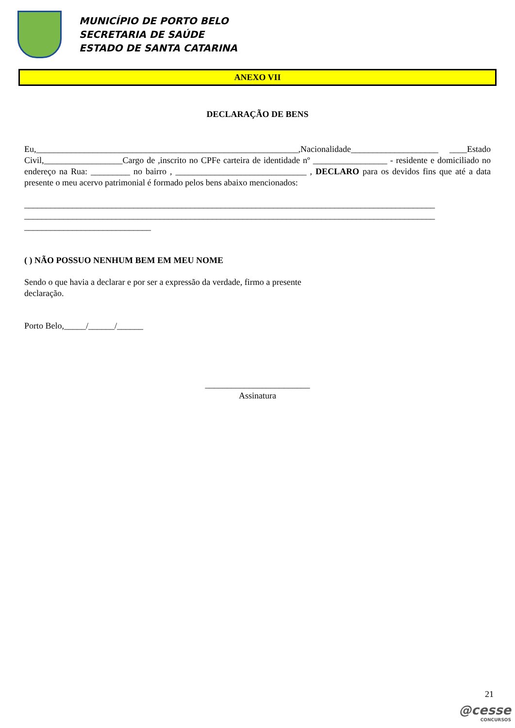MUNICÍPIO DE PORTO BELO
SECRETARIA DE SAÚDE
ESTADO DE SANTA CATARINA
ANEXO VII
DECLARAÇÃO DE BENS
Eu,____________________________________________________________,Nacionalidade____________________ ____Estado Civil,__________________Cargo de ,inscrito no CPFe carteira de identidade nº _________________ - residente e domiciliado no endereço na Rua: _________ no bairro , ______________________________ , DECLARO para os devidos fins que até a data presente o meu acervo patrimonial é formado pelos bens abaixo mencionados:
______________________________________________________________________________________________
______________________________________________________________________________________________
_____________________________
( ) NÃO POSSUO NENHUM BEM EM MEU NOME
Sendo o que havia a declarar e por ser a expressão da verdade, firmo a presente declaração.
Porto Belo,_____/______/______
________________________
Assinatura
21
@cesse
CONCURSOS